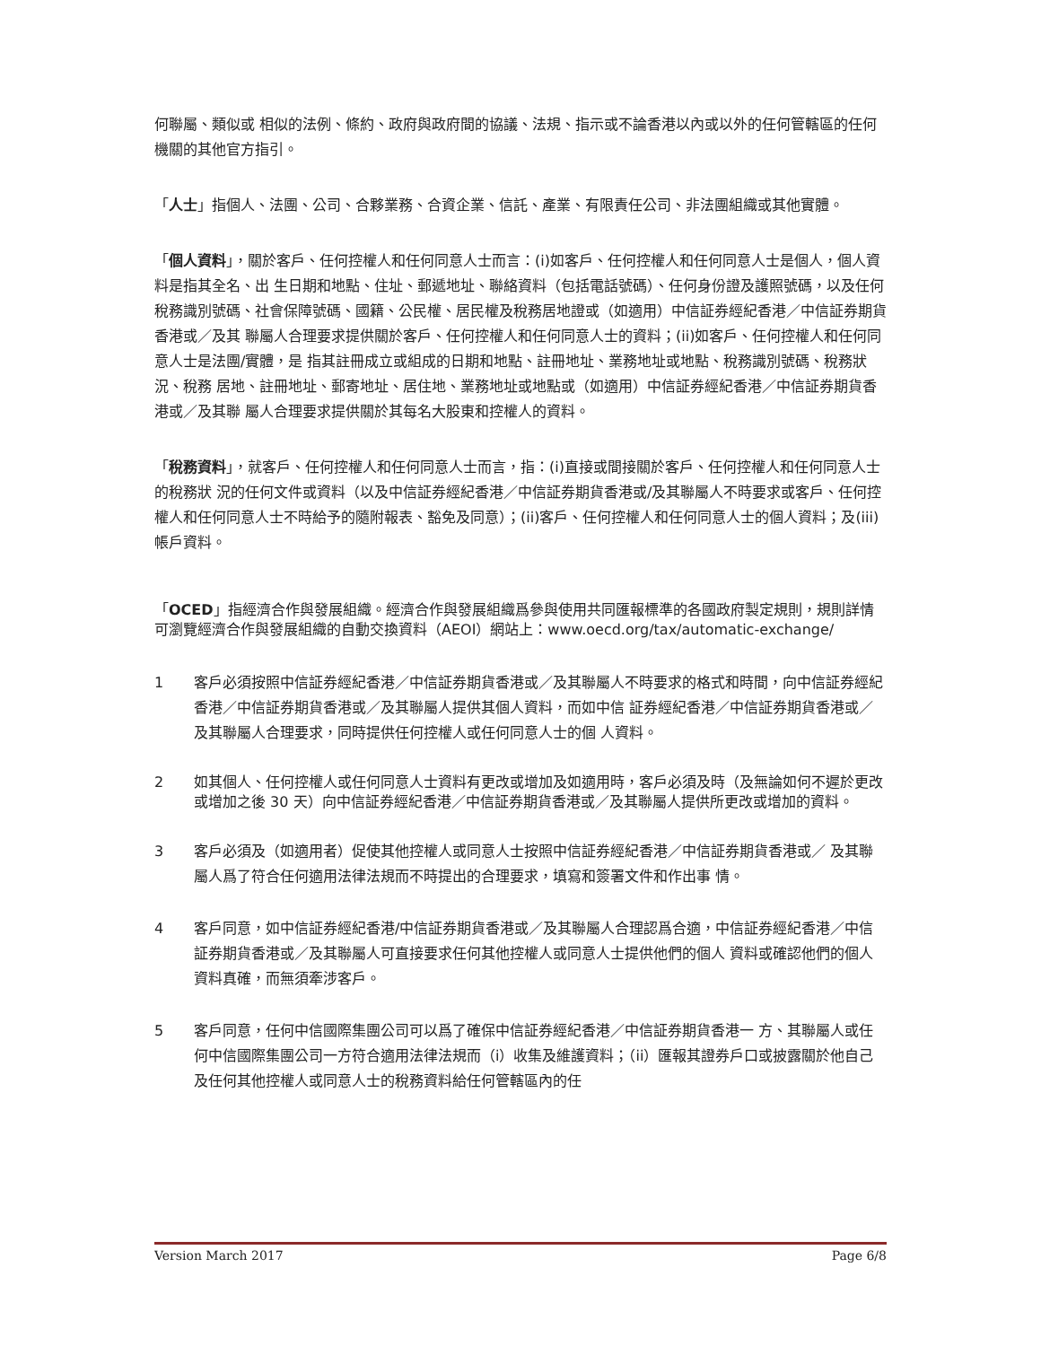何聯屬、類似或 相似的法例、條約、政府與政府間的協議、法規、指示或不論香港以內或以外的任何管轄區的任何 機關的其他官方指引。
「人士」指個人、法團、公司、合夥業務、合資企業、信託、產業、有限責任公司、非法團組織或其他實體。
「個人資料」，關於客戶、任何控權人和任何同意人士而言：(i)如客戶、任何控權人和任何同意人士是個人，個人資料是指其全名、出 生日期和地點、住址、郵遞地址、聯絡資料（包括電話號碼）、任何身份證及護照號碼，以及任何稅務識別號碼、社會保障號碼、國籍、公民權、居民權及稅務居地證或（如適用）中信証券經紀香港／中信証券期貨香港或／及其 聯屬人合理要求提供關於客戶、任何控權人和任何同意人士的資料；(ii)如客戶、任何控權人和任何同意人士是法團/實體，是 指其註冊成立或組成的日期和地點、註冊地址、業務地址或地點、稅務識別號碼、稅務狀況、稅務 居地、註冊地址、郵寄地址、居住地、業務地址或地點或（如適用）中信証券經紀香港／中信証券期貨香港或／及其聯 屬人合理要求提供關於其每名大股東和控權人的資料。
「稅務資料」，就客戶、任何控權人和任何同意人士而言，指：(i)直接或間接關於客戶、任何控權人和任何同意人士的稅務狀 況的任何文件或資料（以及中信証券經紀香港／中信証券期貨香港或/及其聯屬人不時要求或客戶、任何控權人和任何同意人士不時給予的隨附報表、豁免及同意）；(ii)客戶、任何控權人和任何同意人士的個人資料；及(iii) 帳戶資料。
「OCED」指經濟合作與發展組織。經濟合作與發展組織爲參與使用共同匯報標準的各國政府製定規則，規則詳情可瀏覽經濟合作與發展組織的自動交換資料（AEOI）網站上：www.oecd.org/tax/automatic-exchange/
1 客戶必須按照中信証券經紀香港／中信証券期貨香港或／及其聯屬人不時要求的格式和時間，向中信証券經紀香港／中信証券期貨香港或／及其聯屬人提供其個人資料，而如中信 証券經紀香港／中信証券期貨香港或／及其聯屬人合理要求，同時提供任何控權人或任何同意人士的個 人資料。
2 如其個人、任何控權人或任何同意人士資料有更改或增加及如適用時，客戶必須及時（及無論如何不遲於更改或增加之後 30 天）向中信証券經紀香港／中信証券期貨香港或／及其聯屬人提供所更改或增加的資料。
3 客戶必須及（如適用者）促使其他控權人或同意人士按照中信証券經紀香港／中信証券期貨香港或／ 及其聯屬人爲了符合任何適用法律法規而不時提出的合理要求，填寫和簽署文件和作出事 情。
4 客戶同意，如中信証券經紀香港/中信証券期貨香港或／及其聯屬人合理認爲合適，中信証券經紀香港／中信証券期貨香港或／及其聯屬人可直接要求任何其他控權人或同意人士提供他們的個人 資料或確認他們的個人資料真確，而無須牽涉客戶。
5 客戶同意，任何中信國際集團公司可以爲了確保中信証券經紀香港／中信証券期貨香港一 方、其聯屬人或任何中信國際集團公司一方符合適用法律法規而（i）收集及維護資料；（ii）匯報其證券戶口或披露關於他自己及任何其他控權人或同意人士的稅務資料給任何管轄區內的任
Version March 2017 Page 6/8